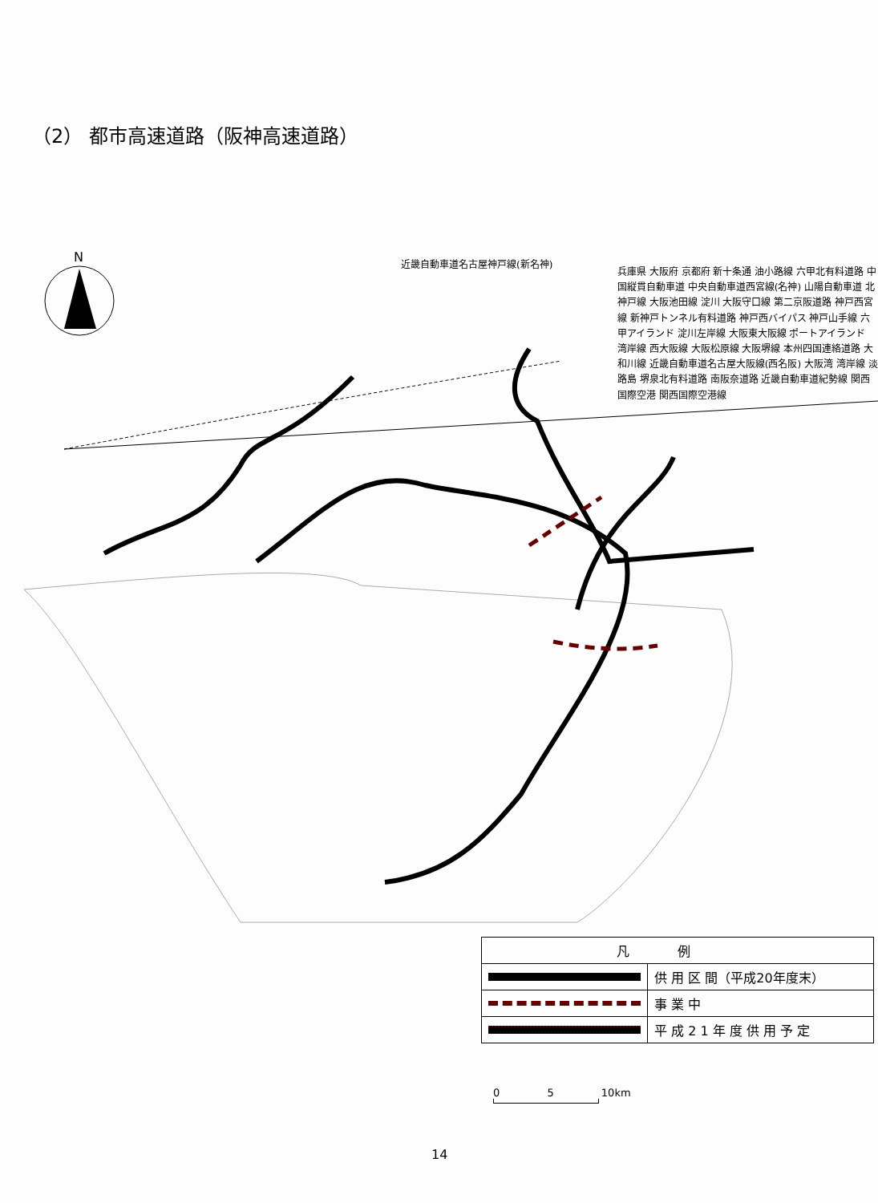（2） 都市高速道路（阪神高速道路）
N
近畿自動車道名古屋神戸線(新名神)
兵庫県 大阪府 京都府 新十条通 油小路線 六甲北有料道路 中国縦貫自動車道 中央自動車道西宮線(名神) 山陽自動車道 北神戸線 大阪池田線 淀川 大阪守口線 第二京阪道路 神戸西宮線 新神戸トンネル有料道路 神戸西バイパス 神戸山手線 六甲アイランド 淀川左岸線 大阪東大阪線 ポートアイランド 湾岸線 西大阪線 大阪松原線 大阪堺線 本州四国連絡道路 大和川線 近畿自動車道名古屋大阪線(西名阪) 大阪湾 湾岸線 淡路島 堺泉北有料道路 南阪奈道路 近畿自動車道紀勢線 関西国際空港 関西国際空港線
| 凡例 | |
| --- | --- |
| | 供 用 区 間（平成20年度末） |
| | 事 業 中 |
| | 平 成 2 1 年 度 供 用 予 定 |
0 5 10km
14